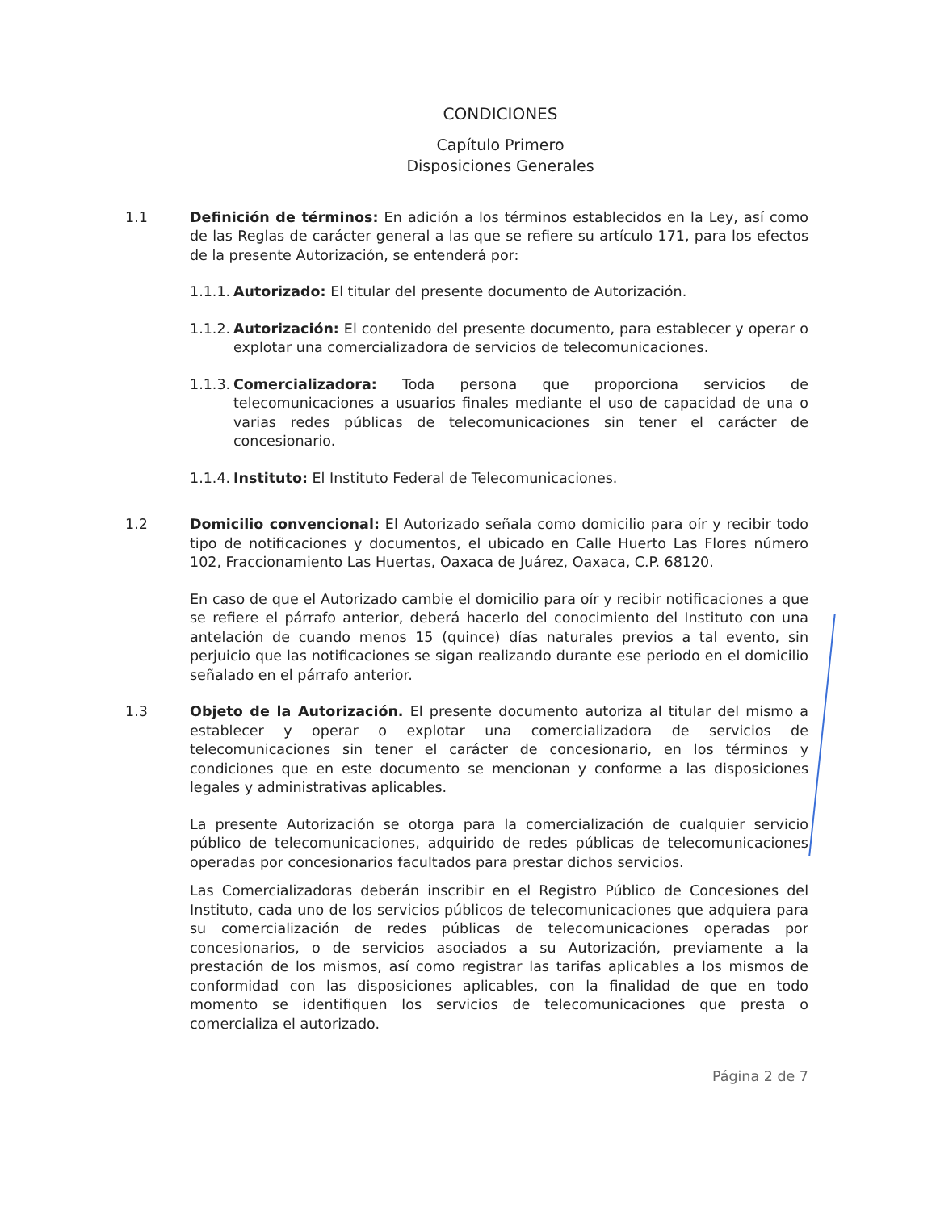CONDICIONES
Capítulo Primero
Disposiciones Generales
1.1 Definición de términos: En adición a los términos establecidos en la Ley, así como de las Reglas de carácter general a las que se refiere su artículo 171, para los efectos de la presente Autorización, se entenderá por:
1.1.1.
Autorizado: El titular del presente documento de Autorización.
1.1.2.
Autorización: El contenido del presente documento, para establecer y operar o explotar una comercializadora de servicios de telecomunicaciones.
1.1.3.
Comercializadora: Toda persona que proporciona servicios de telecomunicaciones a usuarios finales mediante el uso de capacidad de una o varias redes públicas de telecomunicaciones sin tener el carácter de concesionario.
1.1.4.
Instituto: El Instituto Federal de Telecomunicaciones.
1.2 Domicilio convencional: El Autorizado señala como domicilio para oír y recibir todo tipo de notificaciones y documentos, el ubicado en Calle Huerto Las Flores número 102, Fraccionamiento Las Huertas, Oaxaca de Juárez, Oaxaca, C.P. 68120.
En caso de que el Autorizado cambie el domicilio para oír y recibir notificaciones a que se refiere el párrafo anterior, deberá hacerlo del conocimiento del Instituto con una antelación de cuando menos 15 (quince) días naturales previos a tal evento, sin perjuicio que las notificaciones se sigan realizando durante ese periodo en el domicilio señalado en el párrafo anterior.
1.3 Objeto de la Autorización. El presente documento autoriza al titular del mismo a establecer y operar o explotar una comercializadora de servicios de telecomunicaciones sin tener el carácter de concesionario, en los términos y condiciones que en este documento se mencionan y conforme a las disposiciones legales y administrativas aplicables.
La presente Autorización se otorga para la comercialización de cualquier servicio público de telecomunicaciones, adquirido de redes públicas de telecomunicaciones operadas por concesionarios facultados para prestar dichos servicios.
Las Comercializadoras deberán inscribir en el Registro Público de Concesiones del Instituto, cada uno de los servicios públicos de telecomunicaciones que adquiera para su comercialización de redes públicas de telecomunicaciones operadas por concesionarios, o de servicios asociados a su Autorización, previamente a la prestación de los mismos, así como registrar las tarifas aplicables a los mismos de conformidad con las disposiciones aplicables, con la finalidad de que en todo momento se identifiquen los servicios de telecomunicaciones que presta o comercializa el autorizado.
Página 2 de 7